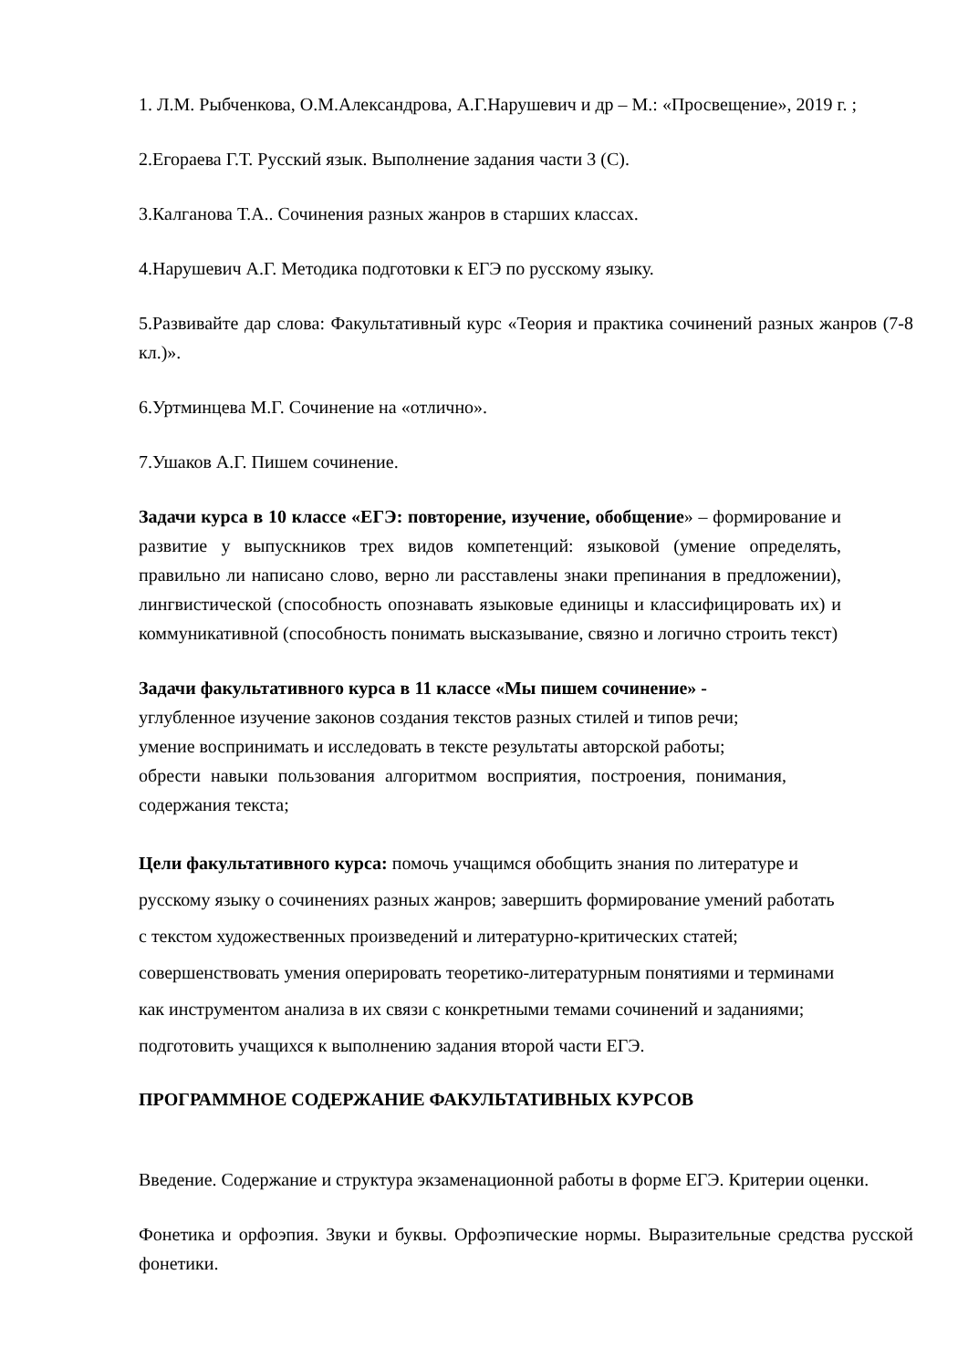1. Л.М. Рыбченкова, О.М.Александрова, А.Г.Нарушевич и др – М.: «Просвещение», 2019 г. ;
2.Егораева Г.Т. Русский язык. Выполнение задания части 3 (С).
3.Калганова Т.А.. Сочинения разных жанров в старших классах.
4.Нарушевич А.Г. Методика подготовки к ЕГЭ по русскому языку.
5.Развивайте дар слова: Факультативный курс «Теория и практика сочинений разных жанров (7-8 кл.)».
6.Уртминцева М.Г. Сочинение на «отлично».
7.Ушаков А.Г. Пишем сочинение.
Задачи курса в 10 классе «ЕГЭ: повторение, изучение, обобщение» – формирование и развитие у выпускников трех видов компетенций: языковой (умение определять, правильно ли написано слово, верно ли расставлены знаки препинания в предложении), лингвистической (способность опознавать языковые единицы и классифицировать их) и коммуникативной (способность понимать высказывание, связно и логично строить текст)
Задачи факультативного курса в 11 классе «Мы пишем сочинение» -
углубленное изучение законов создания текстов разных стилей и типов речи;
умение воспринимать и исследовать в тексте результаты авторской работы;
обрести навыки пользования алгоритмом восприятия, построения, понимания, содержания текста;
Цели факультативного курса: помочь учащимся обобщить знания по литературе и
русскому языку о сочинениях разных жанров; завершить формирование умений работать
с текстом художественных произведений и литературно-критических статей;
совершенствовать умения оперировать теоретико-литературным понятиями и терминами
как инструментом анализа в их связи с конкретными темами сочинений и заданиями;
подготовить учащихся к выполнению задания второй части ЕГЭ.
ПРОГРАММНОЕ СОДЕРЖАНИЕ ФАКУЛЬТАТИВНЫХ КУРСОВ
Введение. Содержание и структура экзаменационной работы в форме ЕГЭ. Критерии оценки.
Фонетика и орфоэпия. Звуки и буквы. Орфоэпические нормы. Выразительные средства русской фонетики.